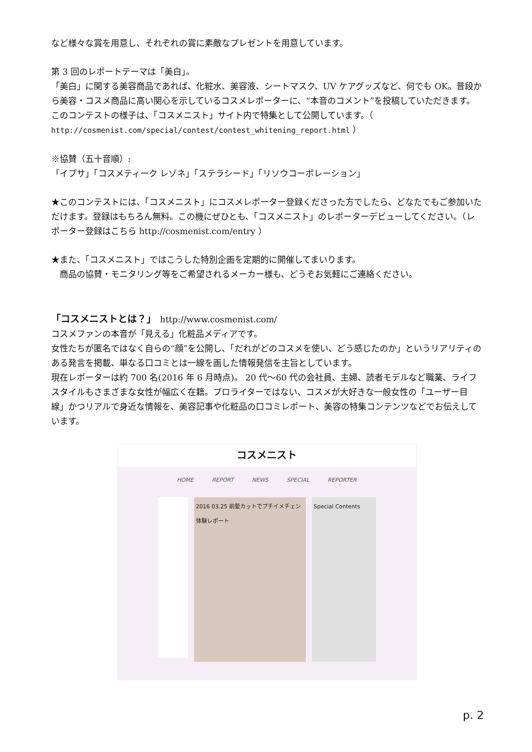など様々な賞を用意し、それぞれの賞に素敵なプレゼントを用意しています。
第 3 回のレポートテーマは「美白」。
「美白」に関する美容商品であれば、化粧水、美容液、シートマスク、UV ケアグッズなど、何でも OK。普段から美容・コスメ商品に高い関心を示しているコスメレポーターに、“本音のコメント”を投稿していただきます。このコンテストの様子は、「コスメニスト」サイト内で特集として公開しています。（ http://cosmenist.com/special/contest/contest_whitening_report.html ）
※協賛（五十音順）:
「イプサ」「コスメティーク レゾネ」「ステラシード」「リソウコーポレーション」
★このコンテストには、「コスメニスト」にコスメレポーター登録くださった方でしたら、どなたでもご参加いただけます。登録はもちろん無料。この機にぜひとも、「コスメニスト」のレポーターデビューしてください。（レポーター登録はこちら http://cosmenist.com/entry ）
★また、「コスメニスト」ではこうした特別企画を定期的に開催してまいります。
　商品の協賛・モニタリング等をご希望されるメーカー様も、どうぞお気軽にご連絡ください。
「コスメニストとは？」　http://www.cosmenist.com/
コスメファンの本音が「見える」化粧品メディアです。
女性たちが匿名ではなく自らの“顔”を公開し、「だれがどのコスメを使い、どう感じたのか」というリアリティのある発言を掲載、単なる口コミとは一線を画した情報発信を主旨としています。
現在レポーターは約 700 名(2016 年 6 月時点)。 20 代～60 代の会社員、主婦、読者モデルなど職業、ライフスタイルもさまざまな女性が幅広く在籍。プロライターではない、コスメが大好きな一般女性の「ユーザー目線」かつリアルで身近な情報を、美容記事や化粧品の口コミレポート、美容の特集コンテンツなどでお伝えしています。
コスメニスト
HOME REPORT NEWS SPECIAL REPORTER
2016 03.25 前髪カットでプチイメチェン体験レポート
Special Contents
p. 2